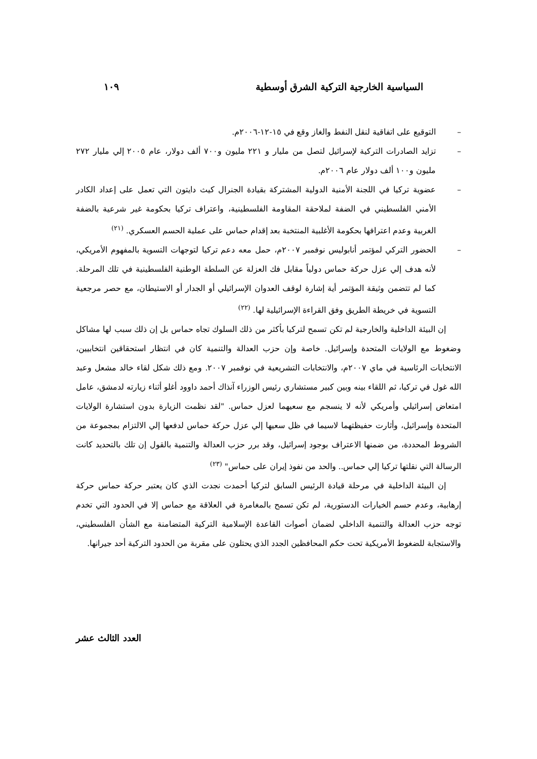السياسية الخارجية التركية الشرق أوسطية ١٠٩
– التوقيع على اتفاقية لنقل النفط والغاز وقع في ١٥-١٢-٢٠٠٦م.
– تزايد الصادرات التركية لإسرائيل لتصل من مليار و ٢٢١ مليون و٧٠٠ ألف دولار، عام ٢٠٠٥ إلي مليار ٢٧٢ مليون و١٠٠ ألف دولار عام ٢٠٠٦م.
– عضوية تركيا في اللجنة الأمنية الدولية المشتركة بقيادة الجنرال كيث دايتون التي تعمل على إعداد الكادر الأمني الفلسطيني في الضفة لملاحقة المقاومة الفلسطينية، واعتراف تركيا بحكومة غير شرعية بالضفة الغربية وعدم اعترافها بحكومة الأغلبية المنتخبة بعد إقدام حماس على عملية الحسم العسكري. <sup>(٢١)</sup>
– الحضور التركي لمؤتمر أنابوليس نوفمبر ٢٠٠٧م، حمل معه دعم تركيا لتوجهات التسوية بالمفهوم الأمريكي، لأنه هدف إلي عزل حركة حماس دولياً مقابل فك العزلة عن السلطة الوطنية الفلسطينية في تلك المرحلة. كما لم تتضمن وثيقة المؤتمر أية إشارة لوقف العدوان الإسرائيلي أو الجدار أو الاستيطان، مع حصر مرجعية التسوية في خريطة الطريق وفق القراءة الإسرائيلية لها. <sup>(٢٢)</sup>
إن البيئة الداخلية والخارجية لم تكن تسمح لتركيا بأكثر من ذلك السلوك تجاه حماس بل إن ذلك سبب لها مشاكل وضغوط مع الولايات المتحدة وإسرائيل. خاصة وإن حزب العدالة والتنمية كان في انتظار استحقاقين انتخابيين، الانتخابات الرئاسية في ماي ٢٠٠٧م، والانتخابات التشريعية في نوفمبر ٢٠٠٧. ومع ذلك شكل لقاء خالد مشعل وعبد الله غول في تركيا، ثم اللقاء بينه وبين كبير مستشاري رئيس الوزراء آنذاك أحمد داوود أغلو أثناء زيارته لدمشق، عامل امتعاض إسرائيلي وأمريكي لأنه لا ينسجم مع سعيهما لعزل حماس. "لقد نظمت الزيارة بدون استشارة الولايات المتحدة وإسرائيل، وأثارت حفيظتهما لاسيما في ظل سعيها إلي عزل حركة حماس لدفعها إلي الالتزام بمجموعة من الشروط المحددة، من ضمنها الاعتراف بوجود إسرائيل، وقد برر حزب العدالة والتنمية بالقول إن تلك بالتحديد كانت الرسالة التي نقلتها تركيا إلي حماس.. والحد من نفوذ إيران على حماس" <sup>(٢٣)</sup>
إن البيئة الداخلية في مرحلة قيادة الرئيس السابق لتركيا أحمدت نجدت الذي كان يعتبر حركة حماس حركة إرهابية، وعدم حسم الخيارات الدستورية، لم تكن تسمح بالمغامرة في العلاقة مع حماس إلا في الحدود التي تخدم توجه حزب العدالة والتنمية الداخلي لضمان أصوات القاعدة الإسلامية التركية المتضامنة مع الشأن الفلسطيني، والاستجابة للضغوط الأمريكية تحت حكم المحافظين الجدد الذي يحتلون على مقربة من الحدود التركية أحد جيرانها.
العدد الثالث عشر